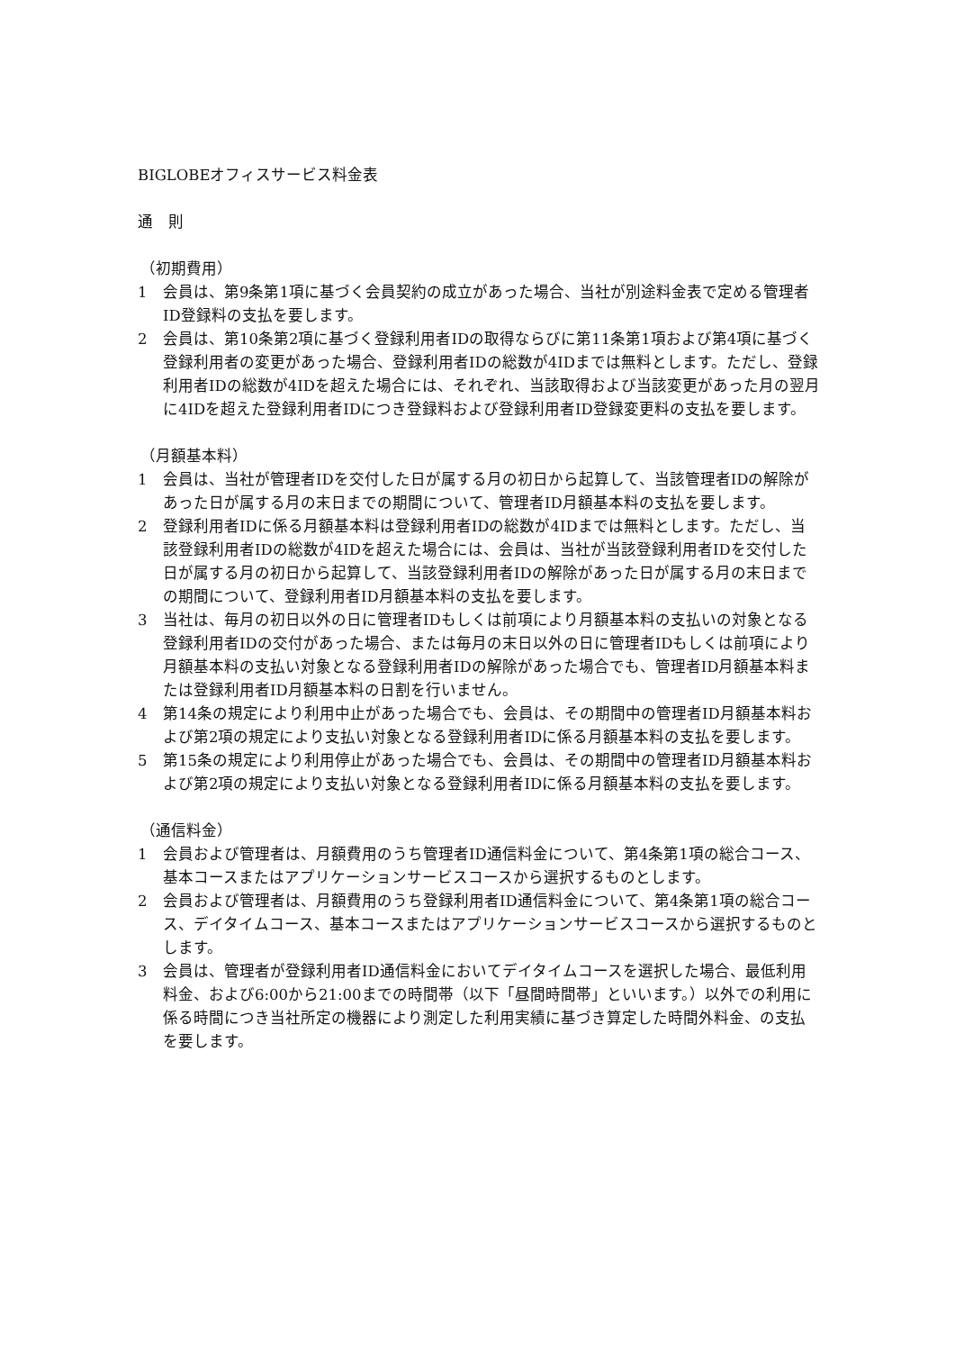BIGLOBEオフィスサービス料金表
通　則
（初期費用）
1 会員は、第9条第1項に基づく会員契約の成立があった場合、当社が別途料金表で定める管理者ID登録料の支払を要します。
2 会員は、第10条第2項に基づく登録利用者IDの取得ならびに第11条第1項および第4項に基づく登録利用者の変更があった場合、登録利用者IDの総数が4IDまでは無料とします。ただし、登録利用者IDの総数が4IDを超えた場合には、それぞれ、当該取得および当該変更があった月の翌月に4IDを超えた登録利用者IDにつき登録料および登録利用者ID登録変更料の支払を要します。
（月額基本料）
1 会員は、当社が管理者IDを交付した日が属する月の初日から起算して、当該管理者IDの解除があった日が属する月の末日までの期間について、管理者ID月額基本料の支払を要します。
2 登録利用者IDに係る月額基本料は登録利用者IDの総数が4IDまでは無料とします。ただし、当該登録利用者IDの総数が4IDを超えた場合には、会員は、当社が当該登録利用者IDを交付した日が属する月の初日から起算して、当該登録利用者IDの解除があった日が属する月の末日までの期間について、登録利用者ID月額基本料の支払を要します。
3 当社は、毎月の初日以外の日に管理者IDもしくは前項により月額基本料の支払いの対象となる登録利用者IDの交付があった場合、または毎月の末日以外の日に管理者IDもしくは前項により月額基本料の支払い対象となる登録利用者IDの解除があった場合でも、管理者ID月額基本料または登録利用者ID月額基本料の日割を行いません。
4 第14条の規定により利用中止があった場合でも、会員は、その期間中の管理者ID月額基本料および第2項の規定により支払い対象となる登録利用者IDに係る月額基本料の支払を要します。
5 第15条の規定により利用停止があった場合でも、会員は、その期間中の管理者ID月額基本料および第2項の規定により支払い対象となる登録利用者IDに係る月額基本料の支払を要します。
（通信料金）
1 会員および管理者は、月額費用のうち管理者ID通信料金について、第4条第1項の総合コース、基本コースまたはアプリケーションサービスコースから選択するものとします。
2 会員および管理者は、月額費用のうち登録利用者ID通信料金について、第4条第1項の総合コース、デイタイムコース、基本コースまたはアプリケーションサービスコースから選択するものとします。
3 会員は、管理者が登録利用者ID通信料金においてデイタイムコースを選択した場合、最低利用料金、および6:00から21:00までの時間帯（以下「昼間時間帯」といいます。）以外での利用に係る時間につき当社所定の機器により測定した利用実績に基づき算定した時間外料金、の支払を要します。